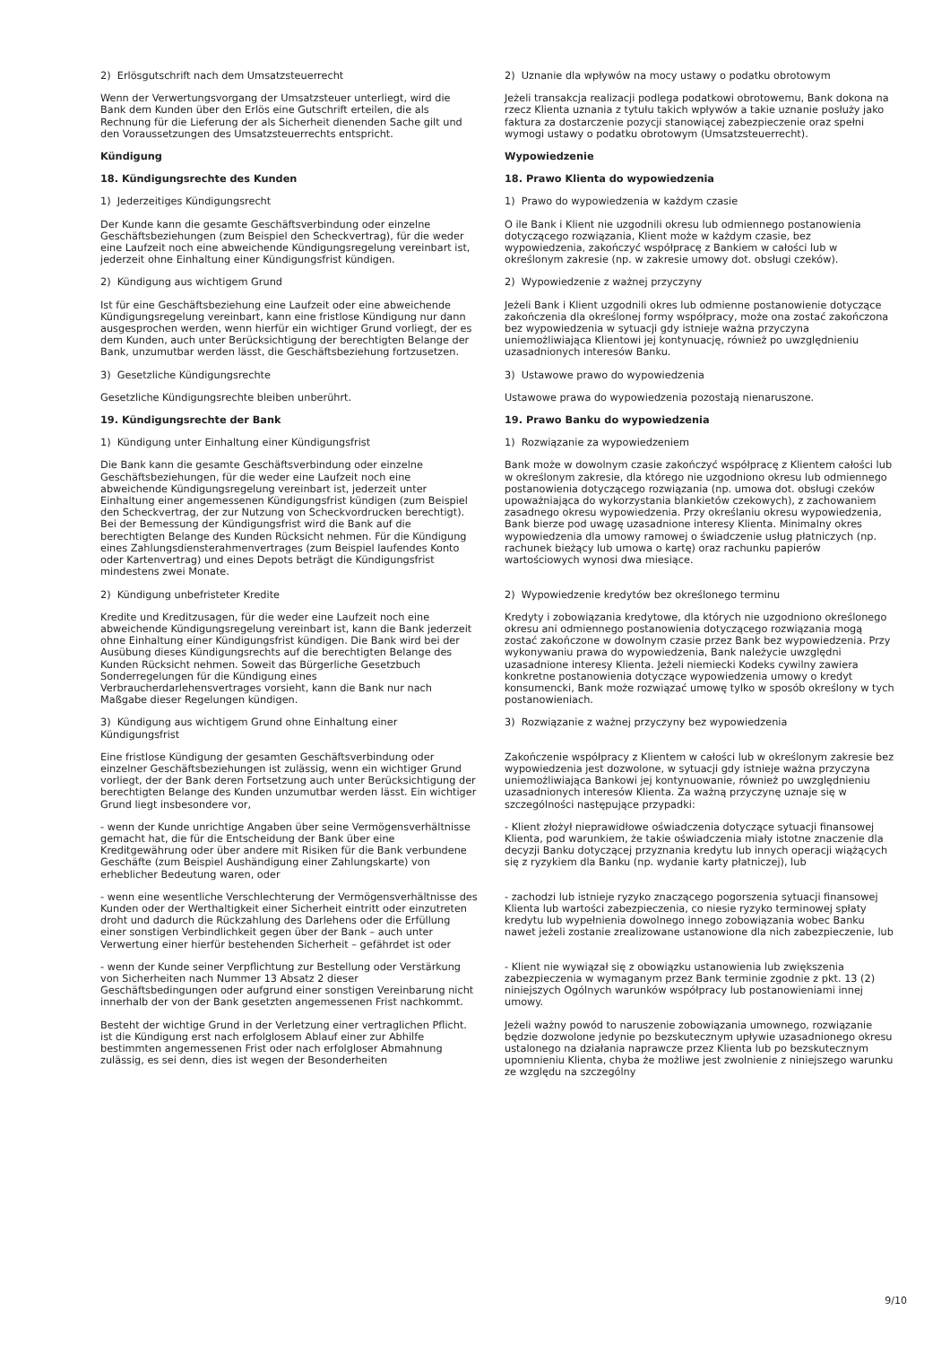| 2) Erlösgutschrift nach dem Umsatzsteuerrecht | 2) Uznanie dla wpływów na mocy ustawy o podatku obrotowym |
| Wenn der Verwertungsvorgang der Umsatzsteuer unterliegt, wird die Bank dem Kunden über den Erlös eine Gutschrift erteilen, die als Rechnung für die Lieferung der als Sicherheit dienenden Sache gilt und den Voraussetzungen des Umsatzsteuerrechts entspricht. | Jeżeli transakcja realizacji podlega podatkowi obrotowemu, Bank dokona na rzecz Klienta uznania z tytułu takich wpływów a takie uznanie posłuży jako faktura za dostarczenie pozycji stanowiącej zabezpieczenie oraz spełni wymogi ustawy o podatku obrotowym (Umsatzsteuerrecht). |
| Kündigung | Wypowiedzenie |
| 18. Kündigungsrechte des Kunden | 18. Prawo Klienta do wypowiedzenia |
| 1) Jederzeitiges Kündigungsrecht | 1) Prawo do wypowiedzenia w każdym czasie |
| Der Kunde kann die gesamte Geschäftsverbindung oder einzelne Geschäftsbeziehungen (zum Beispiel den Scheckvertrag), für die weder eine Laufzeit noch eine abweichende Kündigungsregelung vereinbart ist, jederzeit ohne Einhaltung einer Kündigungsfrist kündigen. | O ile Bank i Klient nie uzgodnili okresu lub odmiennego postanowienia dotyczącego rozwiązania, Klient może w każdym czasie, bez wypowiedzenia, zakończyć współpracę z Bankiem w całości lub w określonym zakresie (np. w zakresie umowy dot. obsługi czeków). |
| 2) Kündigung aus wichtigem Grund | 2) Wypowiedzenie z ważnej przyczyny |
| Ist für eine Geschäftsbeziehung eine Laufzeit oder eine abweichende Kündigungsregelung vereinbart, kann eine fristlose Kündigung nur dann ausgesprochen werden, wenn hierfür ein wichtiger Grund vorliegt, der es dem Kunden, auch unter Berücksichtigung der berechtigten Belange der Bank, unzumutbar werden lässt, die Geschäftsbeziehung fortzusetzen. | Jeżeli Bank i Klient uzgodnili okres lub odmienne postanowienie dotyczące zakończenia dla określonej formy współpracy, może ona zostać zakończona bez wypowiedzenia w sytuacji gdy istnieje ważna przyczyna uniemożliwiająca Klientowi jej kontynuację, również po uwzględnieniu uzasadnionych interesów Banku. |
| 3) Gesetzliche Kündigungsrechte | 3) Ustawowe prawo do wypowiedzenia |
| Gesetzliche Kündigungsrechte bleiben unberührt. | Ustawowe prawa do wypowiedzenia pozostają nienaruszone. |
| 19. Kündigungsrechte der Bank | 19. Prawo Banku do wypowiedzenia |
| 1) Kündigung unter Einhaltung einer Kündigungsfrist | 1) Rozwiązanie za wypowiedzeniem |
| Die Bank kann die gesamte Geschäftsverbindung oder einzelne Geschäftsbeziehungen, für die weder eine Laufzeit noch eine abweichende Kündigungsregelung vereinbart ist, jederzeit unter Einhaltung einer angemessenen Kündigungsfrist kündigen (zum Beispiel den Scheckvertrag, der zur Nutzung von Scheckvordrucken berechtigt). Bei der Bemessung der Kündigungsfrist wird die Bank auf die berechtigten Belange des Kunden Rücksicht nehmen. Für die Kündigung eines Zahlungsdiensterahmenvertrages (zum Beispiel laufendes Konto oder Kartenvertrag) und eines Depots beträgt die Kündigungsfrist mindestens zwei Monate. | Bank może w dowolnym czasie zakończyć współpracę z Klientem całości lub w określonym zakresie, dla którego nie uzgodniono okresu lub odmiennego postanowienia dotyczącego rozwiązania (np. umowa dot. obsługi czeków upoważniająca do wykorzystania blankietów czekowych), z zachowaniem zasadnego okresu wypowiedzenia. Przy określaniu okresu wypowiedzenia, Bank bierze pod uwagę uzasadnione interesy Klienta. Minimalny okres wypowiedzenia dla umowy ramowej o świadczenie usług płatniczych (np. rachunek bieżący lub umowa o kartę) oraz rachunku papierów wartościowych wynosi dwa miesiące. |
| 2) Kündigung unbefristeter Kredite | 2) Wypowiedzenie kredytów bez określonego terminu |
| Kredite und Kreditzusagen, für die weder eine Laufzeit noch eine abweichende Kündigungsregelung vereinbart ist, kann die Bank jederzeit ohne Einhaltung einer Kündigungsfrist kündigen. Die Bank wird bei der Ausübung dieses Kündigungsrechts auf die berechtigten Belange des Kunden Rücksicht nehmen. Soweit das Bürgerliche Gesetzbuch Sonderregelungen für die Kündigung eines Verbraucherdarlehensvertrages vorsieht, kann die Bank nur nach Maßgabe dieser Regelungen kündigen. | Kredyty i zobowiązania kredytowe, dla których nie uzgodniono określonego okresu ani odmiennego postanowienia dotyczącego rozwiązania mogą zostać zakończone w dowolnym czasie przez Bank bez wypowiedzenia. Przy wykonywaniu prawa do wypowiedzenia, Bank należycie uwzględni uzasadnione interesy Klienta. Jeżeli niemiecki Kodeks cywilny zawiera konkretne postanowienia dotyczące wypowiedzenia umowy o kredyt konsumencki, Bank może rozwiązać umowę tylko w sposób określony w tych postanowieniach. |
| 3) Kündigung aus wichtigem Grund ohne Einhaltung einer Kündigungsfrist | 3) Rozwiązanie z ważnej przyczyny bez wypowiedzenia |
| Eine fristlose Kündigung der gesamten Geschäftsverbindung oder einzelner Geschäftsbeziehungen ist zulässig, wenn ein wichtiger Grund vorliegt, der der Bank deren Fortsetzung auch unter Berücksichtigung der berechtigten Belange des Kunden unzumutbar werden lässt. Ein wichtiger Grund liegt insbesondere vor, | Zakończenie współpracy z Klientem w całości lub w określonym zakresie bez wypowiedzenia jest dozwolone, w sytuacji gdy istnieje ważna przyczyna uniemożliwiająca Bankowi jej kontynuowanie, również po uwzględnieniu uzasadnionych interesów Klienta. Za ważną przyczynę uznaje się w szczególności następujące przypadki: |
| - wenn der Kunde unrichtige Angaben über seine Vermögensverhältnisse gemacht hat, die für die Entscheidung der Bank über eine Kreditgewährung oder über andere mit Risiken für die Bank verbundene Geschäfte (zum Beispiel Aushändigung einer Zahlungskarte) von erheblicher Bedeutung waren, oder | - Klient złożył nieprawidłowe oświadczenia dotyczące sytuacji finansowej Klienta, pod warunkiem, że takie oświadczenia miały istotne znaczenie dla decyzji Banku dotyczącej przyznania kredytu lub innych operacji wiążących się z ryzykiem dla Banku (np. wydanie karty płatniczej), lub |
| - wenn eine wesentliche Verschlechterung der Vermögensverhältnisse des Kunden oder der Werthaltigkeit einer Sicherheit eintritt oder einzutreten droht und dadurch die Rückzahlung des Darlehens oder die Erfüllung einer sonstigen Verbindlichkeit gegen über der Bank – auch unter Verwertung einer hierfür bestehenden Sicherheit – gefährdet ist oder | - zachodzi lub istnieje ryzyko znaczącego pogorszenia sytuacji finansowej Klienta lub wartości zabezpieczenia, co niesie ryzyko terminowej spłaty kredytu lub wypełnienia dowolnego innego zobowiązania wobec Banku nawet jeżeli zostanie zrealizowane ustanowione dla nich zabezpieczenie, lub |
| - wenn der Kunde seiner Verpflichtung zur Bestellung oder Verstärkung von Sicherheiten nach Nummer 13 Absatz 2 dieser Geschäftsbedingungen oder aufgrund einer sonstigen Vereinbarung nicht innerhalb der von der Bank gesetzten angemessenen Frist nachkommt. | - Klient nie wywiązał się z obowiązku ustanowienia lub zwiększenia zabezpieczenia w wymaganym przez Bank terminie zgodnie z pkt. 13 (2) niniejszych Ogólnych warunków współpracy lub postanowieniami innej umowy. |
| Besteht der wichtige Grund in der Verletzung einer vertraglichen Pflicht. ist die Kündigung erst nach erfolglosem Ablauf einer zur Abhilfe bestimmten angemessenen Frist oder nach erfolgloser Abmahnung zulässig, es sei denn, dies ist wegen der Besonderheiten | Jeżeli ważny powód to naruszenie zobowiązania umownego, rozwiązanie będzie dozwolone jedynie po bezskutecznym upływie uzasadnionego okresu ustalonego na działania naprawcze przez Klienta lub po bezskutecznym upomnieniu Klienta, chyba że możliwe jest zwolnienie z niniejszego warunku ze względu na szczególny |
9/10